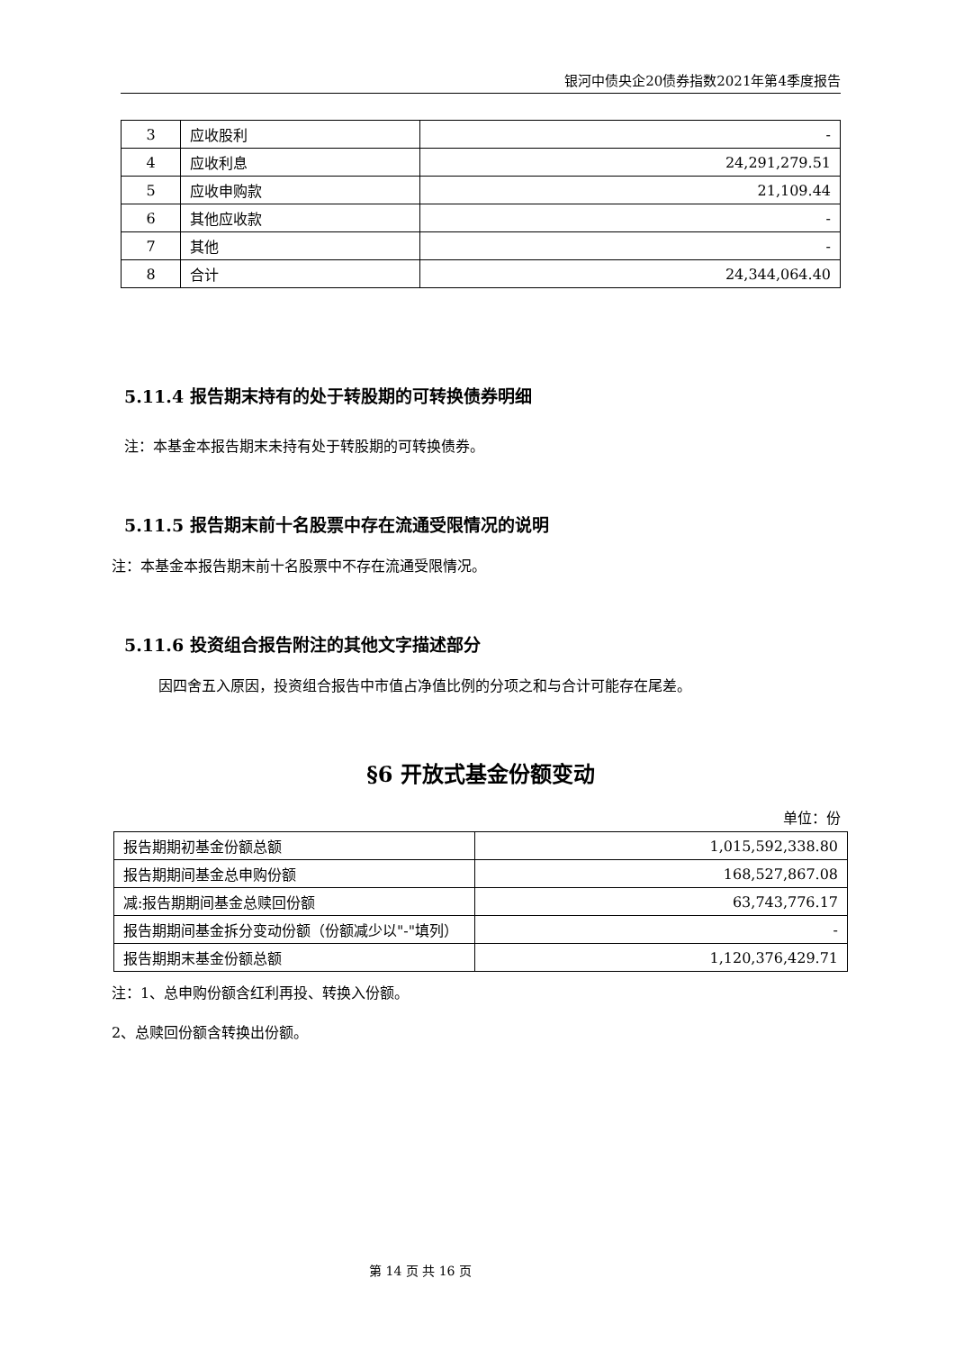银河中债央企20债券指数2021年第4季度报告
| 3 | 应收股利 | - |
| 4 | 应收利息 | 24,291,279.51 |
| 5 | 应收申购款 | 21,109.44 |
| 6 | 其他应收款 | - |
| 7 | 其他 | - |
| 8 | 合计 | 24,344,064.40 |
5.11.4 报告期末持有的处于转股期的可转换债券明细
注：本基金本报告期末未持有处于转股期的可转换债券。
5.11.5 报告期末前十名股票中存在流通受限情况的说明
注：本基金本报告期末前十名股票中不存在流通受限情况。
5.11.6 投资组合报告附注的其他文字描述部分
因四舍五入原因，投资组合报告中市值占净值比例的分项之和与合计可能存在尾差。
§6 开放式基金份额变动
单位：份
| 报告期期初基金份额总额 | 1,015,592,338.80 |
| 报告期期间基金总申购份额 | 168,527,867.08 |
| 减:报告期期间基金总赎回份额 | 63,743,776.17 |
| 报告期期间基金拆分变动份额（份额减少以"-"填列） | - |
| 报告期期末基金份额总额 | 1,120,376,429.71 |
注：1、总申购份额含红利再投、转换入份额。
2、总赎回份额含转换出份额。
第 14 页 共 16 页